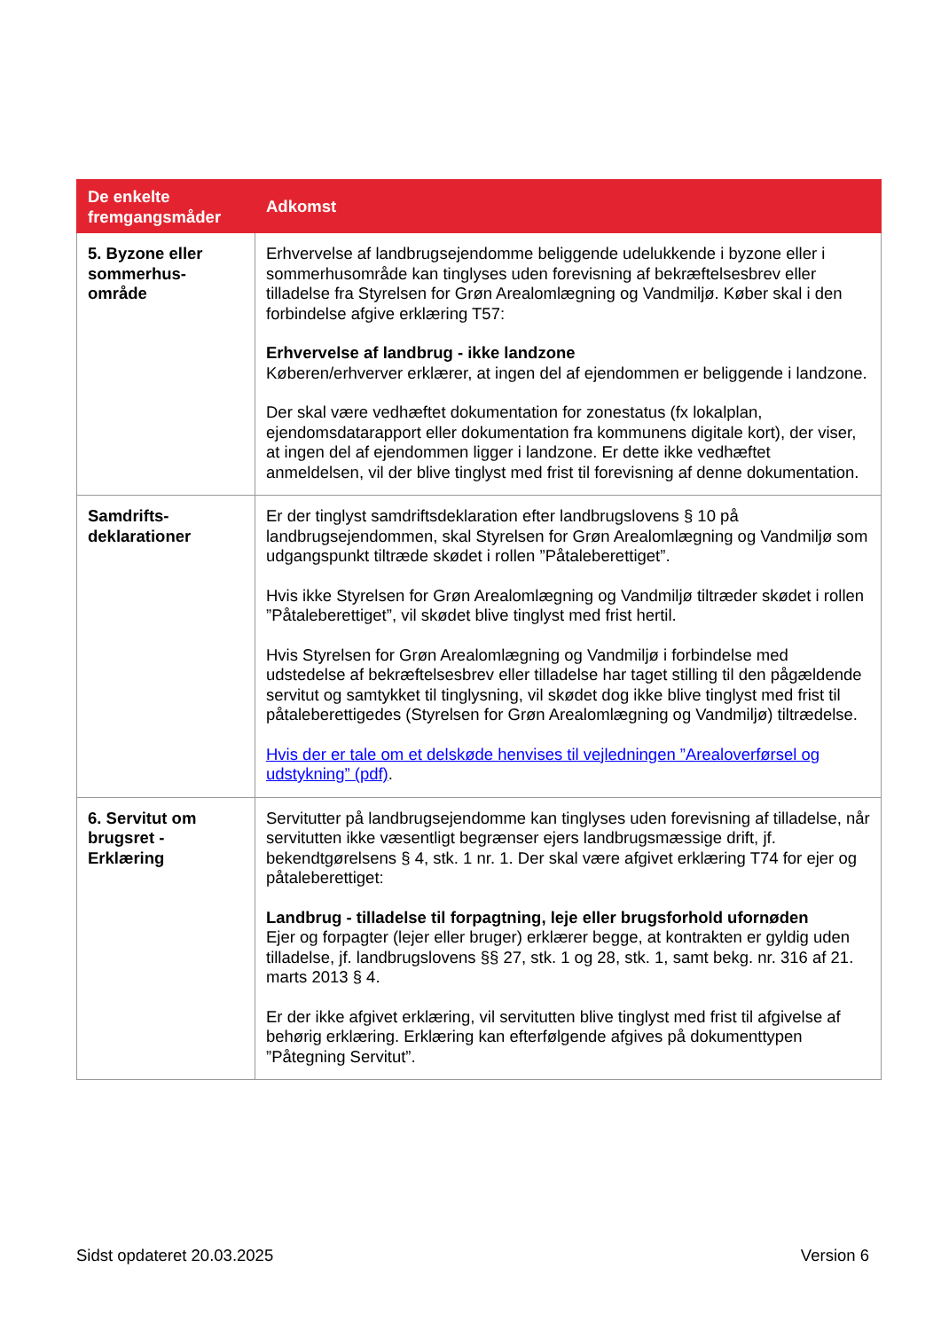| De enkelte fremgangsmåder | Adkomst |
| --- | --- |
| 5. Byzone eller sommerhus-område | Erhvervelse af landbrugsejendomme beliggende udelukkende i byzone eller i sommerhusområde kan tinglyses uden forevisning af bekræftelsesbrev eller tilladelse fra Styrelsen for Grøn Arealomlægning og Vandmiljø. Køber skal i den forbindelse afgive erklæring T57: Erhvervelse af landbrug - ikke landzone Køberen/erhverver erklærer, at ingen del af ejendommen er beliggende i landzone. Der skal være vedhæftet dokumentation for zonestatus (fx lokalplan, ejendomsdatarapport eller dokumentation fra kommunens digitale kort), der viser, at ingen del af ejendommen ligger i landzone. Er dette ikke vedhæftet anmeldelsen, vil der blive tinglyst med frist til forevisning af denne dokumentation. |
| Samdrifts-deklarationer | Er der tinglyst samdriftsdeklaration efter landbrugslovens § 10 på landbrugsejendommen, skal Styrelsen for Grøn Arealomlægning og Vandmiljø som udgangspunkt tiltræde skødet i rollen ”Påtaleberettiget”. Hvis ikke Styrelsen for Grøn Arealomlægning og Vandmiljø tiltræder skødet i rollen ”Påtaleberettiget”, vil skødet blive tinglyst med frist hertil. Hvis Styrelsen for Grøn Arealomlægning og Vandmiljø i forbindelse med udstedelse af bekræftelsesbrev eller tilladelse har taget stilling til den pågældende servitut og samtykket til tinglysning, vil skødet dog ikke blive tinglyst med frist til påtaleberettigedes (Styrelsen for Grøn Arealomlægning og Vandmiljø) tiltrædelse. Hvis der er tale om et delskøde henvises til vejledningen ”Arealoverførsel og udstykning” (pdf) . |
| 6. Servitut om brugsret - Erklæring | Servitutter på landbrugsejendomme kan tinglyses uden forevisning af tilladelse, når servitutten ikke væsentligt begrænser ejers landbrugsmæssige drift, jf. bekendtgørelsens § 4, stk. 1 nr. 1. Der skal være afgivet erklæring T74 for ejer og påtaleberettiget: Landbrug - tilladelse til forpagtning, leje eller brugsforhold ufornøden Ejer og forpagter (lejer eller bruger) erklærer begge, at kontrakten er gyldig uden tilladelse, jf. landbrugslovens §§ 27, stk. 1 og 28, stk. 1, samt bekg. nr. 316 af 21. marts 2013 § 4. Er der ikke afgivet erklæring, vil servitutten blive tinglyst med frist til afgivelse af behørig erklæring. Erklæring kan efterfølgende afgives på dokumenttypen ”Påtegning Servitut”. |
Sidst opdateret 20.03.2025 Version 6